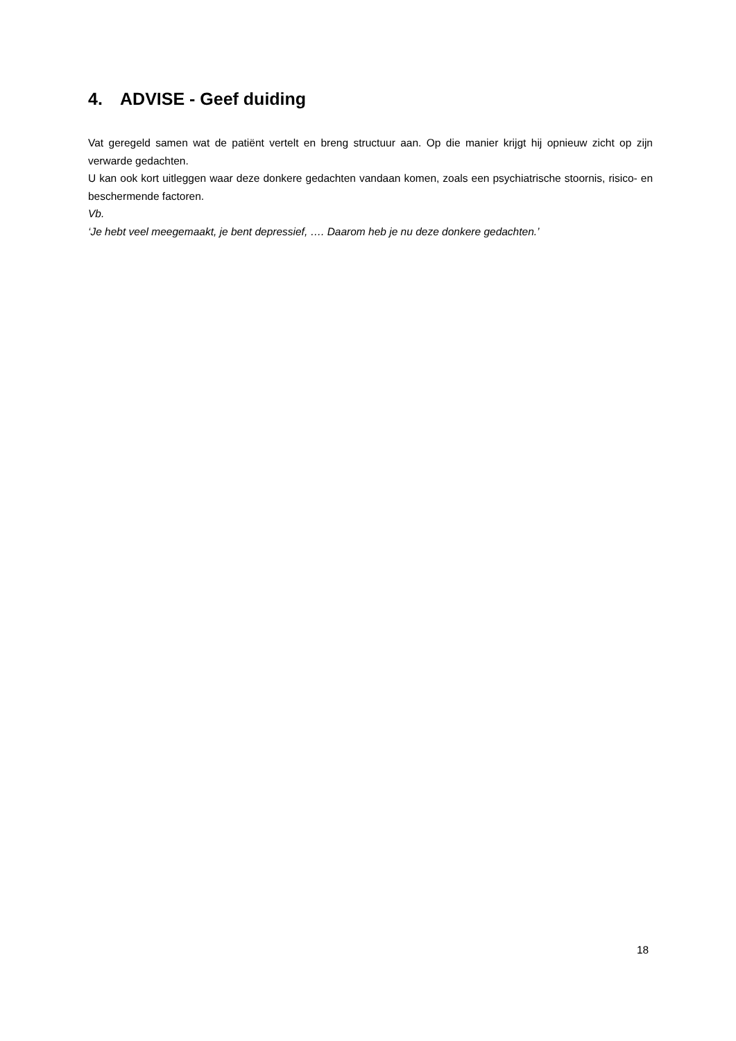4. ADVISE - Geef duiding
Vat geregeld samen wat de patiënt vertelt en breng structuur aan. Op die manier krijgt hij opnieuw zicht op zijn verwarde gedachten.
U kan ook kort uitleggen waar deze donkere gedachten vandaan komen, zoals een psychiatrische stoornis, risico- en beschermende factoren.
Vb.
‘Je hebt veel meegemaakt, je bent depressief, …. Daarom heb je nu deze donkere gedachten.’
18